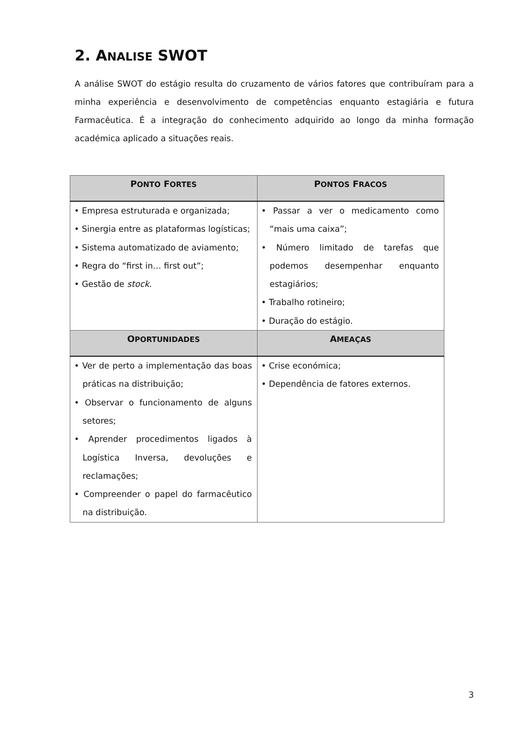2. ANALISE SWOT
A análise SWOT do estágio resulta do cruzamento de vários fatores que contribuíram para a minha experiência e desenvolvimento de competências enquanto estagiária e futura Farmacêutica. É a integração do conhecimento adquirido ao longo da minha formação académica aplicado a situações reais.
| P ONTO F ORTES | P ONTOS F RACOS |
| --- | --- |
| • Empresa estruturada e organizada; • Sinergia entre as plataformas logísticas; • Sistema automatizado de aviamento; • Regra do “first in… first out”; • Gestão de stock . | • Passar a ver o medicamento como “mais uma caixa”; • Número limitado de tarefas que podemos desempenhar enquanto estagiários; • Trabalho rotineiro; • Duração do estágio. |
| O PORTUNIDADES | A MEAÇAS |
| • Ver de perto a implementação das boas práticas na distribuição; • Observar o funcionamento de alguns setores; • Aprender procedimentos ligados à Logística Inversa, devoluções e reclamações; • Compreender o papel do farmacêutico na distribuição. | • Crise económica; • Dependência de fatores externos. |
3